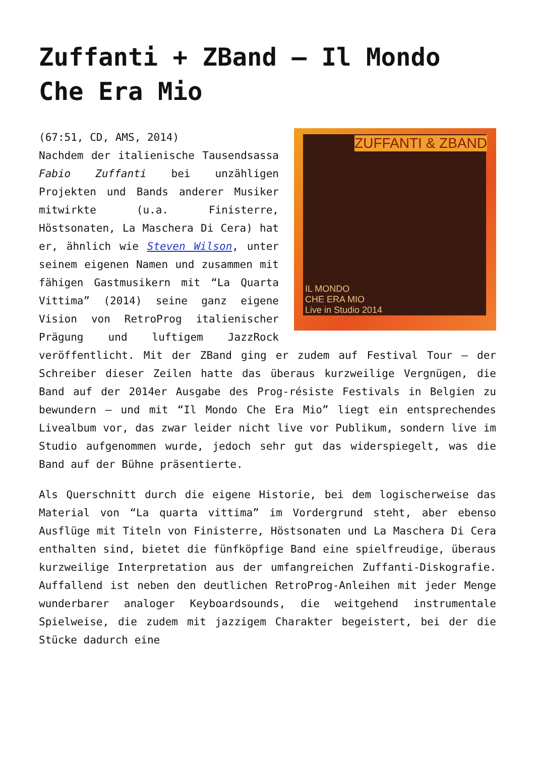Zuffanti + ZBand – Il Mondo Che Era Mio
ZUFFANTI & ZBAND
IL MONDO
CHE ERA MIO
Live in Studio 2014
(67:51, CD, AMS, 2014)
Nachdem der italienische Tausendsassa Fabio Zuffanti bei unzähligen Projekten und Bands anderer Musiker mitwirkte (u.a. Finisterre, Höstsonaten, La Maschera Di Cera) hat er, ähnlich wie Steven Wilson, unter seinem eigenen Namen und zusammen mit fähigen Gastmusikern mit “La Quarta Vittima” (2014) seine ganz eigene Vision von RetroProg italienischer Prägung und luftigem JazzRock veröffentlicht. Mit der ZBand ging er zudem auf Festival Tour – der Schreiber dieser Zeilen hatte das überaus kurzweilige Vergnügen, die Band auf der 2014er Ausgabe des Prog-résiste Festivals in Belgien zu bewundern – und mit “Il Mondo Che Era Mio” liegt ein entsprechendes Livealbum vor, das zwar leider nicht live vor Publikum, sondern live im Studio aufgenommen wurde, jedoch sehr gut das widerspiegelt, was die Band auf der Bühne präsentierte.
Als Querschnitt durch die eigene Historie, bei dem logischerweise das Material von “La quarta vittima” im Vordergrund steht, aber ebenso Ausflüge mit Titeln von Finisterre, Höstsonaten und La Maschera Di Cera enthalten sind, bietet die fünfköpfige Band eine spielfreudige, überaus kurzweilige Interpretation aus der umfangreichen Zuffanti-Diskografie. Auffallend ist neben den deutlichen RetroProg-Anleihen mit jeder Menge wunderbarer analoger Keyboardsounds, die weitgehend instrumentale Spielweise, die zudem mit jazzigem Charakter begeistert, bei der die Stücke dadurch eine